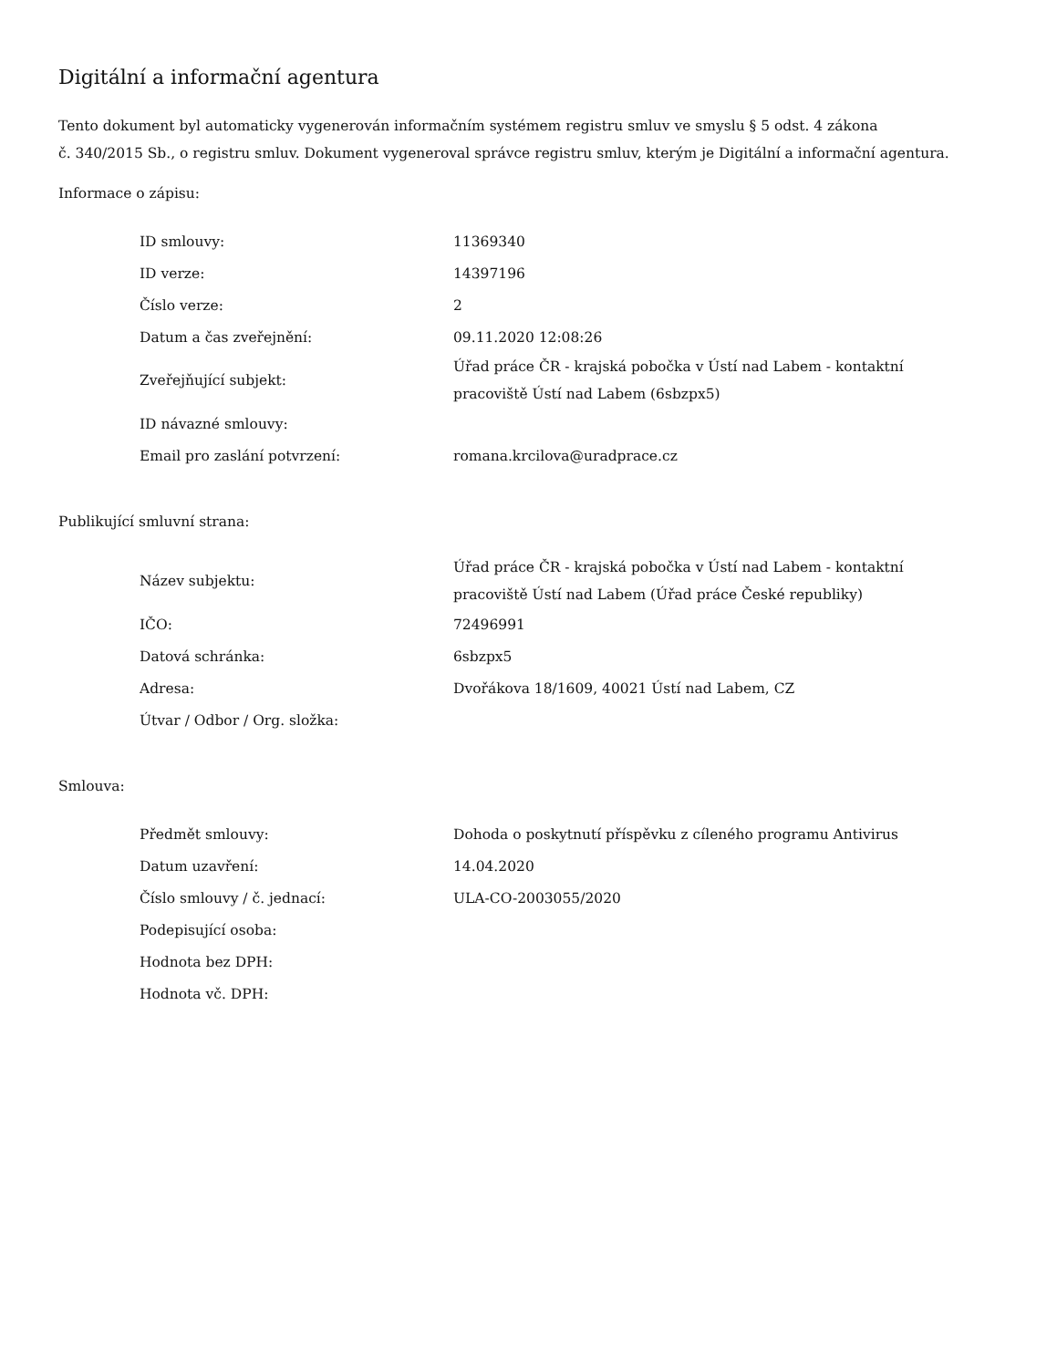Digitální a informační agentura
Tento dokument byl automaticky vygenerován informačním systémem registru smluv ve smyslu § 5 odst. 4 zákona
č. 340/2015 Sb., o registru smluv. Dokument vygeneroval správce registru smluv, kterým je Digitální a informační agentura.
Informace o zápisu:
| ID smlouvy: | 11369340 |
| ID verze: | 14397196 |
| Číslo verze: | 2 |
| Datum a čas zveřejnění: | 09.11.2020 12:08:26 |
| Zveřejňující subjekt: | Úřad práce ČR - krajská pobočka v Ústí nad Labem - kontaktní pracoviště Ústí nad Labem (6sbzpx5) |
| ID návazné smlouvy: | |
| Email pro zaslání potvrzení: | romana.krcilova@uradprace.cz |
Publikující smluvní strana:
| Název subjektu: | Úřad práce ČR - krajská pobočka v Ústí nad Labem - kontaktní pracoviště Ústí nad Labem (Úřad práce České republiky) |
| IČO: | 72496991 |
| Datová schránka: | 6sbzpx5 |
| Adresa: | Dvořákova 18/1609, 40021 Ústí nad Labem, CZ |
| Útvar / Odbor / Org. složka: | |
Smlouva:
| Předmět smlouvy: | Dohoda o poskytnutí příspěvku z cíleného programu Antivirus |
| Datum uzavření: | 14.04.2020 |
| Číslo smlouvy / č. jednací: | ULA-CO-2003055/2020 |
| Podepisující osoba: | |
| Hodnota bez DPH: | |
| Hodnota vč. DPH: | |